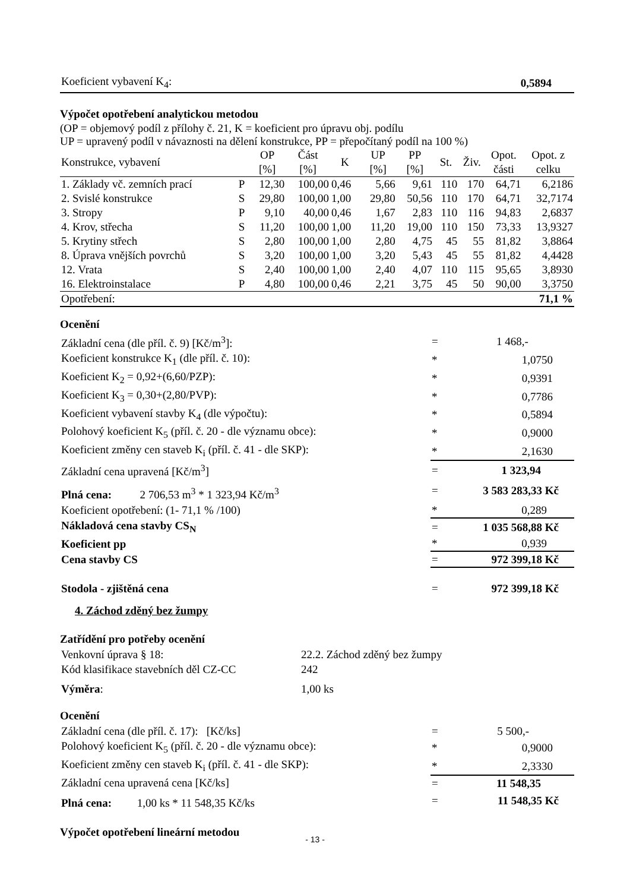| Koeficient vybavení K<sub>4</sub>: | 0,5894 |
Výpočet opotřebení analytickou metodou
(OP = objemový podíl z přílohy č. 21, K = koeficient pro úpravu obj. podílu
UP = upravený podíl v návaznosti na dělení konstrukce, PP = přepočítaný podíl na 100 %)
| Konstrukce, vybavení | | OP [%] | Část [%] | K | UP [%] | PP [%] | St. | Živ. | Opot. části | Opot. z celku |
| --- | --- | --- | --- | --- | --- | --- | --- | --- | --- | --- |
| 1. Základy vč. zemních prací | P | 12,30 | 100,00 | 0,46 | 5,66 | 9,61 | 110 | 170 | 64,71 | 6,2186 |
| 2. Svislé konstrukce | S | 29,80 | 100,00 | 1,00 | 29,80 | 50,56 | 110 | 170 | 64,71 | 32,7174 |
| 3. Stropy | P | 9,10 | 40,00 | 0,46 | 1,67 | 2,83 | 110 | 116 | 94,83 | 2,6837 |
| 4. Krov, střecha | S | 11,20 | 100,00 | 1,00 | 11,20 | 19,00 | 110 | 150 | 73,33 | 13,9327 |
| 5. Krytiny střech | S | 2,80 | 100,00 | 1,00 | 2,80 | 4,75 | 45 | 55 | 81,82 | 3,8864 |
| 8. Úprava vnějších povrchů | S | 3,20 | 100,00 | 1,00 | 3,20 | 5,43 | 45 | 55 | 81,82 | 4,4428 |
| 12. Vrata | S | 2,40 | 100,00 | 1,00 | 2,40 | 4,07 | 110 | 115 | 95,65 | 3,8930 |
| 16. Elektroinstalace | P | 4,80 | 100,00 | 0,46 | 2,21 | 3,75 | 45 | 50 | 90,00 | 3,3750 |
| Opotřebení: | | | | | | | | | | 71,1 % |
Ocenění
| Základní cena (dle příl. č. 9) [Kč/m<sup>3</sup>]: | = | 1 468,- |
| Koeficient konstrukce K<sub>1</sub> (dle příl. č. 10): | * | 1,0750 |
| Koeficient K<sub>2</sub> = 0,92+(6,60/PZP): | * | 0,9391 |
| Koeficient K<sub>3</sub> = 0,30+(2,80/PVP): | * | 0,7786 |
| Koeficient vybavení stavby K<sub>4</sub> (dle výpočtu): | * | 0,5894 |
| Polohový koeficient K<sub>5</sub> (příl. č. 20 - dle významu obce): | * | 0,9000 |
| Koeficient změny cen staveb K<sub>i</sub> (příl. č. 41 - dle SKP): | * | 2,1630 |
| Základní cena upravená [Kč/m<sup>3</sup>] | = | 1 323,94 |
| Plná cena: 2 706,53 m<sup>3</sup> * 1 323,94 Kč/m<sup>3</sup> | = | 3 583 283,33 Kč |
| Koeficient opotřebení: (1- 71,1 % /100) | * | 0,289 |
| Nákladová cena stavby CS<sub>N</sub> | = | 1 035 568,88 Kč |
| Koeficient pp | * | 0,939 |
| Cena stavby CS | = | 972 399,18 Kč |
| Stodola - zjištěná cena | = | 972 399,18 Kč |
4. Záchod zděný bez žumpy
Zatřídění pro potřeby ocenění
| Venkovní úprava § 18: | 22.2. Záchod zděný bez žumpy |
| Kód klasifikace stavebních děl CZ-CC | 242 |
| Výměra : | 1,00 ks |
Ocenění
| Základní cena (dle příl. č. 17): [Kč/ks] | = | 5 500,- |
| Polohový koeficient K<sub>5</sub> (příl. č. 20 - dle významu obce): | * | 0,9000 |
| Koeficient změny cen staveb K<sub>i</sub> (příl. č. 41 - dle SKP): | * | 2,3330 |
| Základní cena upravená cena [Kč/ks] | = | 11 548,35 |
| Plná cena: 1,00 ks * 11 548,35 Kč/ks | = | 11 548,35 Kč |
Výpočet opotřebení lineární metodou
- 13 -